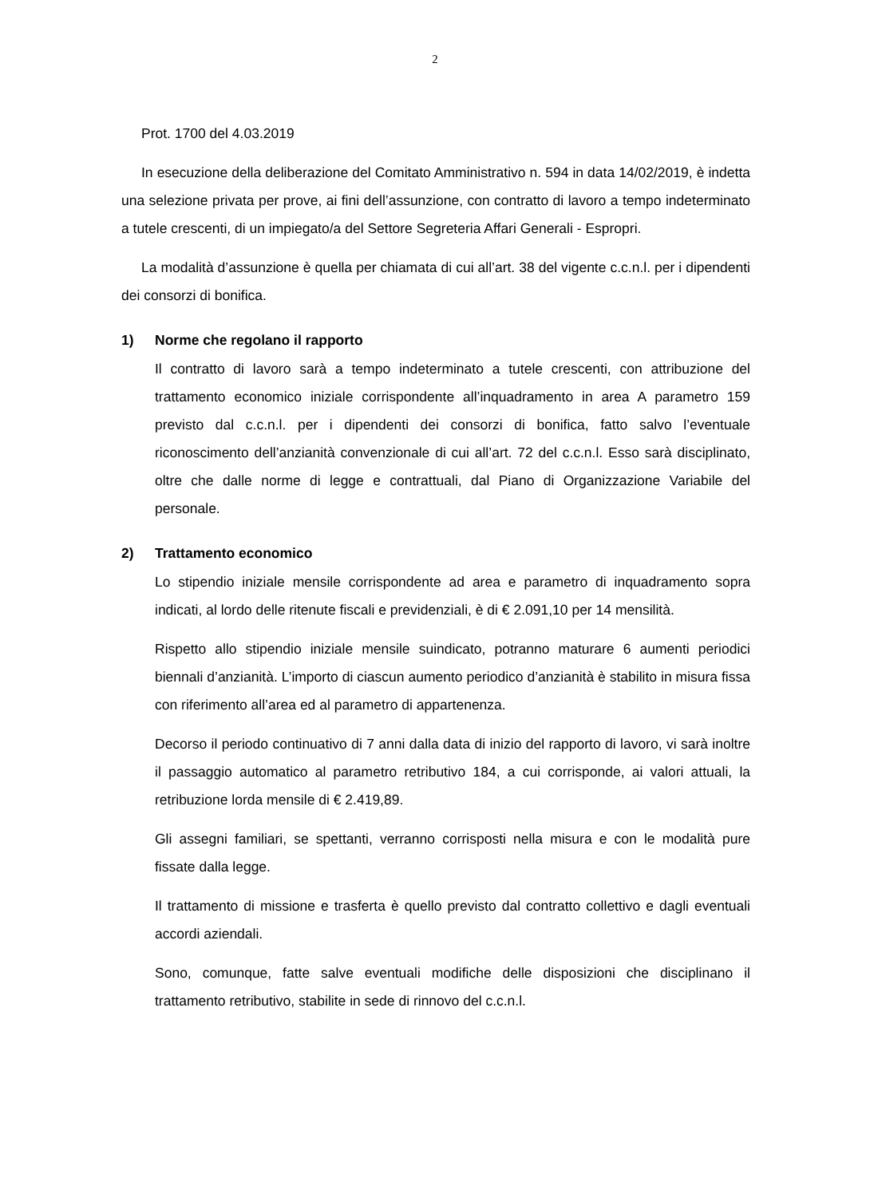2
Prot. 1700 del 4.03.2019
In esecuzione della deliberazione del Comitato Amministrativo n. 594 in data 14/02/2019, è indetta una selezione privata per prove, ai fini dell’assunzione, con contratto di lavoro a tempo indeterminato a tutele crescenti, di un impiegato/a del Settore Segreteria Affari Generali - Espropri.
La modalità d’assunzione è quella per chiamata di cui all’art. 38 del vigente c.c.n.l. per i dipendenti dei consorzi di bonifica.
1) Norme che regolano il rapporto
Il contratto di lavoro sarà a tempo indeterminato a tutele crescenti, con attribuzione del trattamento economico iniziale corrispondente all’inquadramento in area A parametro 159 previsto dal c.c.n.l. per i dipendenti dei consorzi di bonifica, fatto salvo l’eventuale riconoscimento dell’anzianità convenzionale di cui all’art. 72 del c.c.n.l. Esso sarà disciplinato, oltre che dalle norme di legge e contrattuali, dal Piano di Organizzazione Variabile del personale.
2) Trattamento economico
Lo stipendio iniziale mensile corrispondente ad area e parametro di inquadramento sopra indicati, al lordo delle ritenute fiscali e previdenziali, è di € 2.091,10 per 14 mensilità.
Rispetto allo stipendio iniziale mensile suindicato, potranno maturare 6 aumenti periodici biennali d’anzianità. L’importo di ciascun aumento periodico d’anzianità è stabilito in misura fissa con riferimento all’area ed al parametro di appartenenza.
Decorso il periodo continuativo di 7 anni dalla data di inizio del rapporto di lavoro, vi sarà inoltre il passaggio automatico al parametro retributivo 184, a cui corrisponde, ai valori attuali, la retribuzione lorda mensile di € 2.419,89.
Gli assegni familiari, se spettanti, verranno corrisposti nella misura e con le modalità pure fissate dalla legge.
Il trattamento di missione e trasferta è quello previsto dal contratto collettivo e dagli eventuali accordi aziendali.
Sono, comunque, fatte salve eventuali modifiche delle disposizioni che disciplinano il trattamento retributivo, stabilite in sede di rinnovo del c.c.n.l.